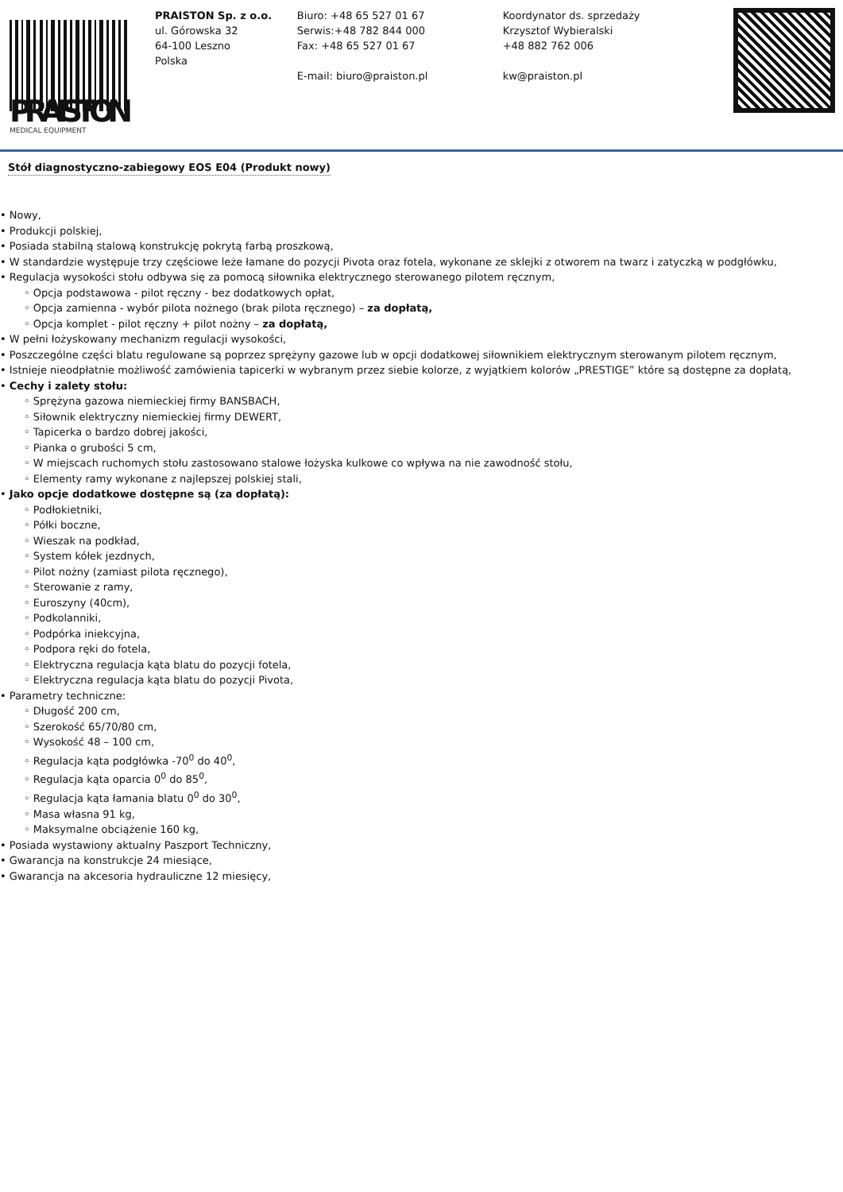PRAISTON
MEDICAL EQUIPMENT
PRAISTON Sp. z o.o.
ul. Górowska 32
64-100 Leszno
Polska
Biuro: +48 65 527 01 67
Serwis:+48 782 844 000
Fax: +48 65 527 01 67
E-mail: biuro@praiston.pl
Koordynator ds. sprzedaży
Krzysztof Wybieralski
+48 882 762 006
kw@praiston.pl
Stół diagnostyczno-zabiegowy EOS E04 (Produkt nowy)
• Nowy,
• Produkcji polskiej,
• Posiada stabilną stalową konstrukcję pokrytą farbą proszkową,
• W standardzie występuje trzy częściowe leże łamane do pozycji Pivota oraz fotela, wykonane ze sklejki z otworem na twarz i zatyczką w podgłówku,
• Regulacja wysokości stołu odbywa się za pomocą siłownika elektrycznego sterowanego pilotem ręcznym,
◦ Opcja podstawowa - pilot ręczny - bez dodatkowych opłat,
◦ Opcja zamienna - wybór pilota nożnego (brak pilota ręcznego) – za dopłatą,
◦ Opcja komplet - pilot ręczny + pilot nożny – za dopłatą,
• W pełni łożyskowany mechanizm regulacji wysokości,
• Poszczególne części blatu regulowane są poprzez sprężyny gazowe lub w opcji dodatkowej siłownikiem elektrycznym sterowanym pilotem ręcznym,
• Istnieje nieodpłatnie możliwość zamówienia tapicerki w wybranym przez siebie kolorze, z wyjątkiem kolorów „PRESTIGE” które są dostępne za dopłatą,
• Cechy i zalety stołu:
◦ Sprężyna gazowa niemieckiej firmy BANSBACH,
◦ Siłownik elektryczny niemieckiej firmy DEWERT,
◦ Tapicerka o bardzo dobrej jakości,
◦ Pianka o grubości 5 cm,
◦ W miejscach ruchomych stołu zastosowano stalowe łożyska kulkowe co wpływa na nie zawodność stołu,
◦ Elementy ramy wykonane z najlepszej polskiej stali,
• Jako opcje dodatkowe dostępne są (za dopłatą):
◦ Podłokietniki,
◦ Półki boczne,
◦ Wieszak na podkład,
◦ System kółek jezdnych,
◦ Pilot nożny (zamiast pilota ręcznego),
◦ Sterowanie z ramy,
◦ Euroszyny (40cm),
◦ Podkolanniki,
◦ Podpórka iniekcyjna,
◦ Podpora ręki do fotela,
◦ Elektryczna regulacja kąta blatu do pozycji fotela,
◦ Elektryczna regulacja kąta blatu do pozycji Pivota,
• Parametry techniczne:
◦ Długość 200 cm,
◦ Szerokość 65/70/80 cm,
◦ Wysokość 48 – 100 cm,
◦ Regulacja kąta podgłówka -70<sup>0</sup> do 40<sup>0</sup>,
◦ Regulacja kąta oparcia 0<sup>0</sup> do 85<sup>0</sup>,
◦ Regulacja kąta łamania blatu 0<sup>0</sup> do 30<sup>0</sup>,
◦ Masa własna 91 kg,
◦ Maksymalne obciążenie 160 kg,
• Posiada wystawiony aktualny Paszport Techniczny,
• Gwarancja na konstrukcje 24 miesiące,
• Gwarancja na akcesoria hydrauliczne 12 miesięcy,